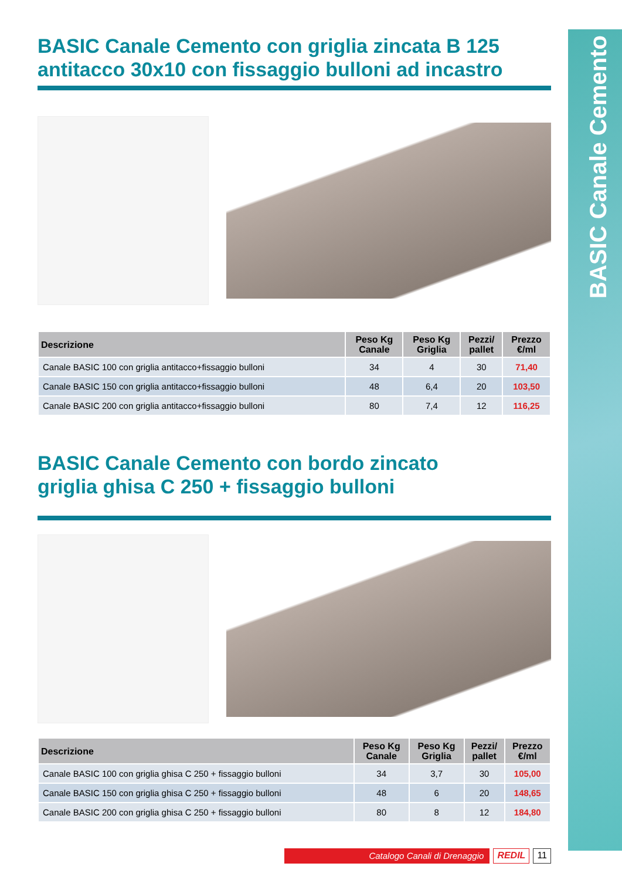BASIC Canale Cemento
BASIC Canale Cemento con griglia zincata B 125
antitacco 30x10 con fissaggio bulloni ad incastro
| Descrizione | Peso Kg Canale | Peso Kg Griglia | Pezzi/ pallet | Prezzo €/ml |
| --- | --- | --- | --- | --- |
| Canale BASIC 100 con griglia antitacco+fissaggio bulloni | 34 | 4 | 30 | 71,40 |
| Canale BASIC 150 con griglia antitacco+fissaggio bulloni | 48 | 6,4 | 20 | 103,50 |
| Canale BASIC 200 con griglia antitacco+fissaggio bulloni | 80 | 7,4 | 12 | 116,25 |
BASIC Canale Cemento con bordo zincato
griglia ghisa C 250 + fissaggio bulloni
| Descrizione | Peso Kg Canale | Peso Kg Griglia | Pezzi/ pallet | Prezzo €/ml |
| --- | --- | --- | --- | --- |
| Canale BASIC 100 con griglia ghisa C 250 + fissaggio bulloni | 34 | 3,7 | 30 | 105,00 |
| Canale BASIC 150 con griglia ghisa C 250 + fissaggio bulloni | 48 | 6 | 20 | 148,65 |
| Canale BASIC 200 con griglia ghisa C 250 + fissaggio bulloni | 80 | 8 | 12 | 184,80 |
Catalogo Canali di Drenaggio REDIL 11